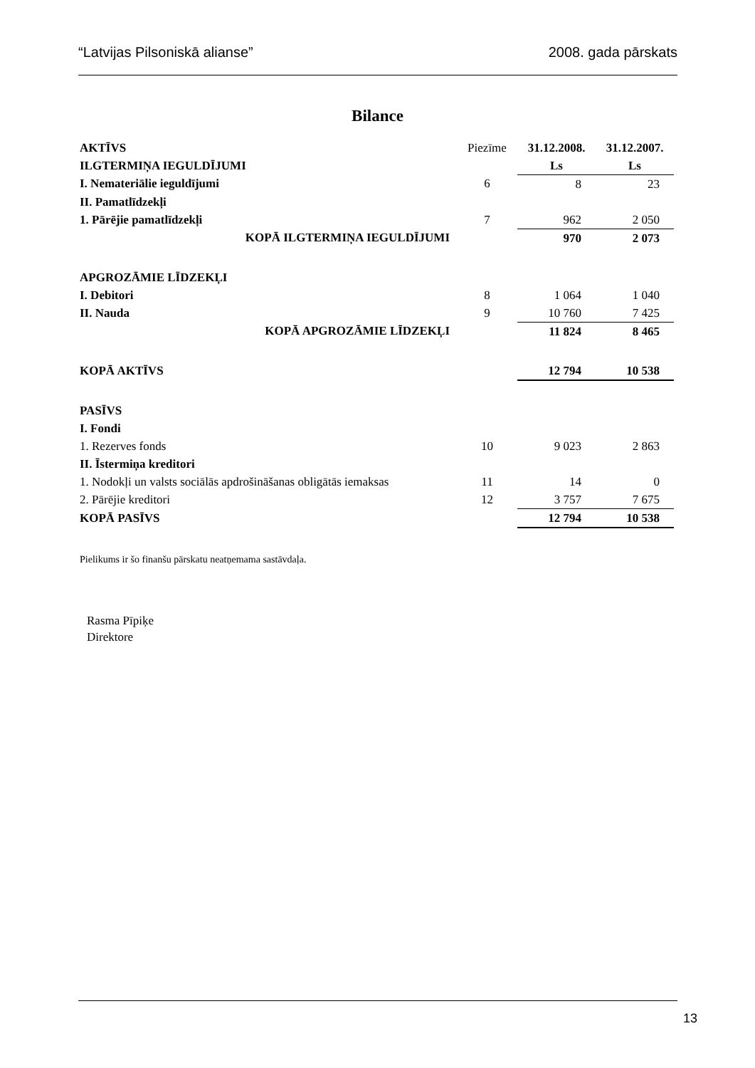“Latvijas Pilsoniskā alianse” 2008. gada pārskats
Bilance
| AKTĪVS | Piezīme | 31.12.2008. | 31.12.2007. |
| ILGTERMIŅA IEGULDĪJUMI | | Ls | Ls |
| I. Nemateriālie ieguldījumi | 6 | 8 | 23 |
| II. Pamatlīdzekļi | | | |
| 1. Pārējie pamatlīdzekļi | 7 | 962 | 2 050 |
| KOPĀ ILGTERMIŅA IEGULDĪJUMI | | 970 | 2 073 |
| APGROZĀMIE LĪDZEKĻI | | | |
| I. Debitori | 8 | 1 064 | 1 040 |
| II. Nauda | 9 | 10 760 | 7 425 |
| KOPĀ APGROZĀMIE LĪDZEKĻI | | 11 824 | 8 465 |
| KOPĀ AKTĪVS | | 12 794 | 10 538 |
| PASĪVS | | | |
| I. Fondi | | | |
| 1. Rezerves fonds | 10 | 9 023 | 2 863 |
| II. Īstermiņa kreditori | | | |
| 1. Nodokļi un valsts sociālās apdrošināšanas obligātās iemaksas | 11 | 14 | 0 |
| 2. Pārējie kreditori | 12 | 3 757 | 7 675 |
| KOPĀ PASĪVS | | 12 794 | 10 538 |
Pielikums ir šo finanšu pārskatu neatņemama sastāvdaļa.
Rasma Pīpiķe
Direktore
13